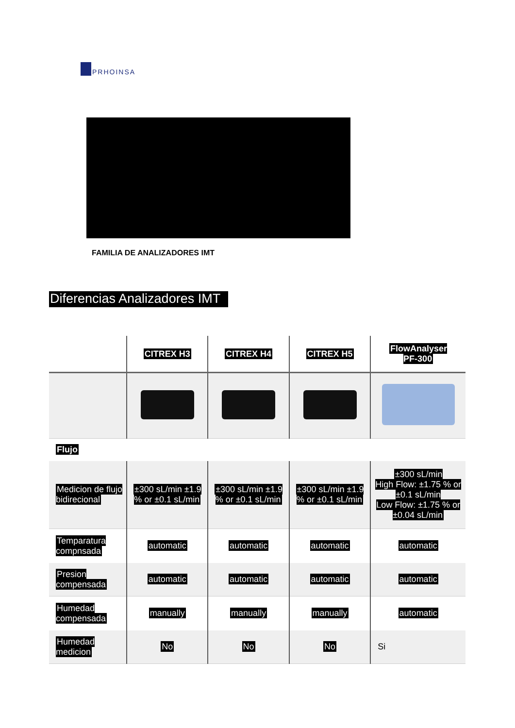PRHOINSA
FAMILIA DE ANALIZADORES IMT
Diferencias Analizadores IMT
| | CITREX H3 | CITREX H4 | CITREX H5 | FlowAnalyser PF-300 |
| --- | --- | --- | --- | --- |
| Flujo | | | | |
| Medicion de flujo bidirecional | ±300 sL/min ±1.9 % or ±0.1 sL/min | ±300 sL/min ±1.9 % or ±0.1 sL/min | ±300 sL/min ±1.9 % or ±0.1 sL/min | ±300 sL/min High Flow: ±1.75 % or ±0.1 sL/min Low Flow: ±1.75 % or ±0.04 sL/min |
| Temparatura compnsada | automatic | automatic | automatic | automatic |
| Presion compensada | automatic | automatic | automatic | automatic |
| Humedad compensada | manually | manually | manually | automatic |
| Humedad medicion | No | No | No | Si |